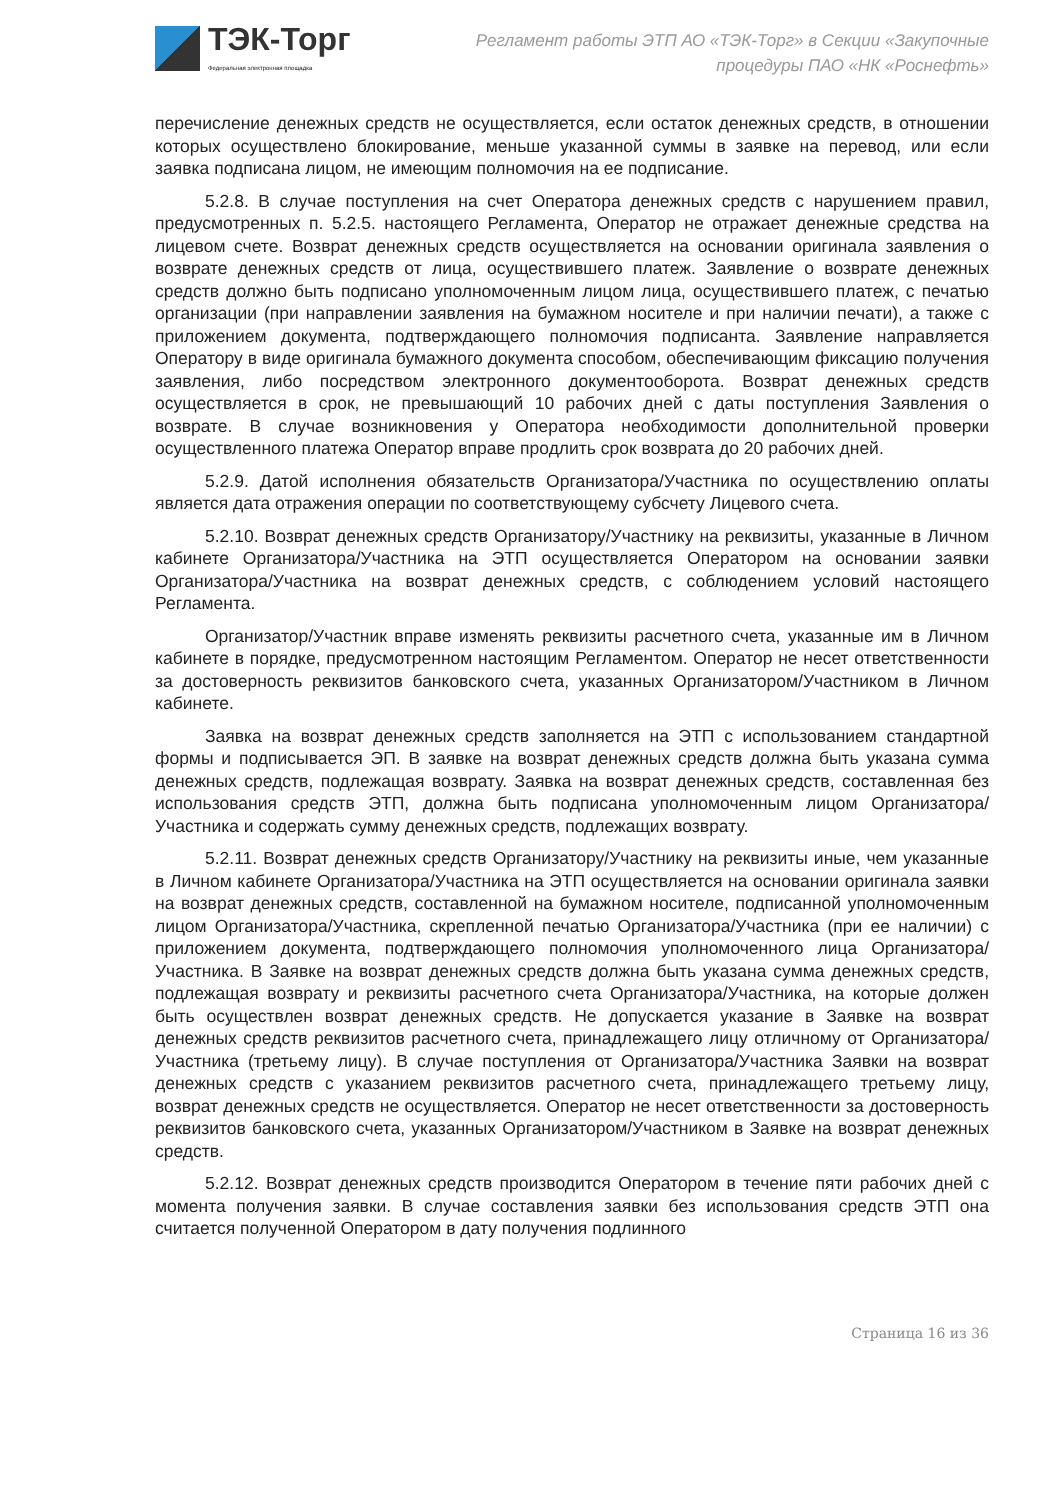ТЭК-Торг
Федеральная электронная площадка
Регламент работы ЭТП АО «ТЭК-Торг» в Секции «Закупочные
процедуры ПАО «НК «Роснефть»
перечисление денежных средств не осуществляется, если остаток денежных средств, в отношении которых осуществлено блокирование, меньше указанной суммы в заявке на перевод, или если заявка подписана лицом, не имеющим полномочия на ее подписание.
5.2.8. В случае поступления на счет Оператора денежных средств с нарушением правил, предусмотренных п. 5.2.5. настоящего Регламента, Оператор не отражает денежные средства на лицевом счете. Возврат денежных средств осуществляется на основании оригинала заявления о возврате денежных средств от лица, осуществившего платеж. Заявление о возврате денежных средств должно быть подписано уполномоченным лицом лица, осуществившего платеж, с печатью организации (при направлении заявления на бумажном носителе и при наличии печати), а также с приложением документа, подтверждающего полномочия подписанта. Заявление направляется Оператору в виде оригинала бумажного документа способом, обеспечивающим фиксацию получения заявления, либо посредством электронного документооборота. Возврат денежных средств осуществляется в срок, не превышающий 10 рабочих дней с даты поступления Заявления о возврате. В случае возникновения у Оператора необходимости дополнительной проверки осуществленного платежа Оператор вправе продлить срок возврата до 20 рабочих дней.
5.2.9. Датой исполнения обязательств Организатора/Участника по осуществлению оплаты является дата отражения операции по соответствующему субсчету Лицевого счета.
5.2.10. Возврат денежных средств Организатору/Участнику на реквизиты, указанные в Личном кабинете Организатора/Участника на ЭТП осуществляется Оператором на основании заявки Организатора/Участника на возврат денежных средств, с соблюдением условий настоящего Регламента.
Организатор/Участник вправе изменять реквизиты расчетного счета, указанные им в Личном кабинете в порядке, предусмотренном настоящим Регламентом. Оператор не несет ответственности за достоверность реквизитов банковского счета, указанных Организатором/Участником в Личном кабинете.
Заявка на возврат денежных средств заполняется на ЭТП с использованием стандартной формы и подписывается ЭП. В заявке на возврат денежных средств должна быть указана сумма денежных средств, подлежащая возврату. Заявка на возврат денежных средств, составленная без использования средств ЭТП, должна быть подписана уполномоченным лицом Организатора/Участника и содержать сумму денежных средств, подлежащих возврату.
5.2.11. Возврат денежных средств Организатору/Участнику на реквизиты иные, чем указанные в Личном кабинете Организатора/Участника на ЭТП осуществляется на основании оригинала заявки на возврат денежных средств, составленной на бумажном носителе, подписанной уполномоченным лицом Организатора/Участника, скрепленной печатью Организатора/Участника (при ее наличии) с приложением документа, подтверждающего полномочия уполномоченного лица Организатора/Участника. В Заявке на возврат денежных средств должна быть указана сумма денежных средств, подлежащая возврату и реквизиты расчетного счета Организатора/Участника, на которые должен быть осуществлен возврат денежных средств. Не допускается указание в Заявке на возврат денежных средств реквизитов расчетного счета, принадлежащего лицу отличному от Организатора/Участника (третьему лицу). В случае поступления от Организатора/Участника Заявки на возврат денежных средств с указанием реквизитов расчетного счета, принадлежащего третьему лицу, возврат денежных средств не осуществляется. Оператор не несет ответственности за достоверность реквизитов банковского счета, указанных Организатором/Участником в Заявке на возврат денежных средств.
5.2.12. Возврат денежных средств производится Оператором в течение пяти рабочих дней с момента получения заявки. В случае составления заявки без использования средств ЭТП она считается полученной Оператором в дату получения подлинного
Страница 16 из 36